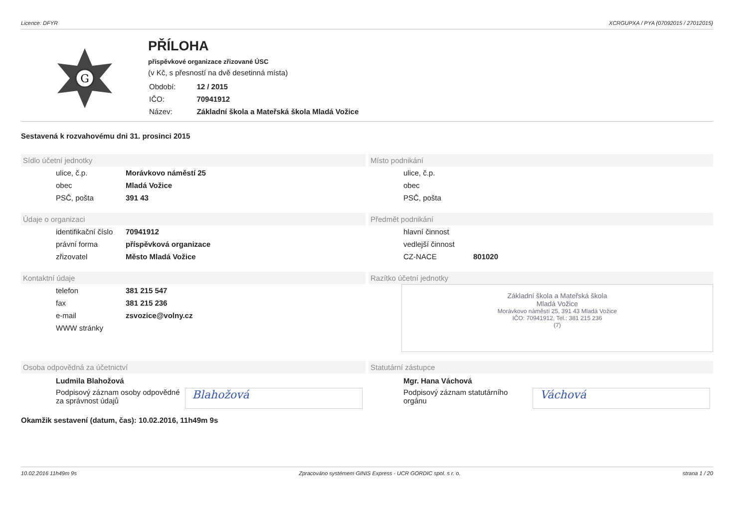Licence: DFYR XCRGUPXA / PYA (07092015 / 27012015)
G
PŘÍLOHA
příspěvkové organizace zřizované ÚSC
(v Kč, s přesností na dvě desetinná místa)
| Období: | 12 / 2015 |
| IČO: | 70941912 |
| Název: | Základní škola a Mateřská škola Mladá Vožice |
Sestavená k rozvahovému dni 31. prosinci 2015
Sídlo účetní jednotky
ulice, č.p. Morávkovo náměstí 25
obec Mladá Vožice
PSČ, pošta 391 43
Místo podnikání
ulice, č.p.
obec
PSČ, pošta
Údaje o organizaci
identifikační číslo 70941912
právní forma příspěvková organizace
zřizovatel Město Mladá Vožice
Předmět podnikání
hlavní činnost
vedlejší činnost
CZ-NACE 801020
Kontaktní údaje
telefon 381 215 547
fax 381 215 236
e-mail zsvozice@volny.cz
WWW stránky
Razítko účetní jednotky
Základní škola a Mateřská škola
Mladá Vožice
Morávkovo náměstí 25, 391 43 Mladá Vožice
IČO: 70941912, Tel.: 381 215 236
(7)
Osoba odpovědná za účetnictví
Ludmila Blahožová
Podpisový záznam osoby odpovědné
za správnost údajů
Blahožová
Statutární zástupce
Mgr. Hana Váchová
Podpisový záznam statutárního
orgánu
Váchová
Okamžik sestavení (datum, čas): 10.02.2016, 11h49m 9s
10.02.2016 11h49m 9s Zpracováno systémem GINIS Express - UCR GORDIC spol. s r. o. strana 1 / 20